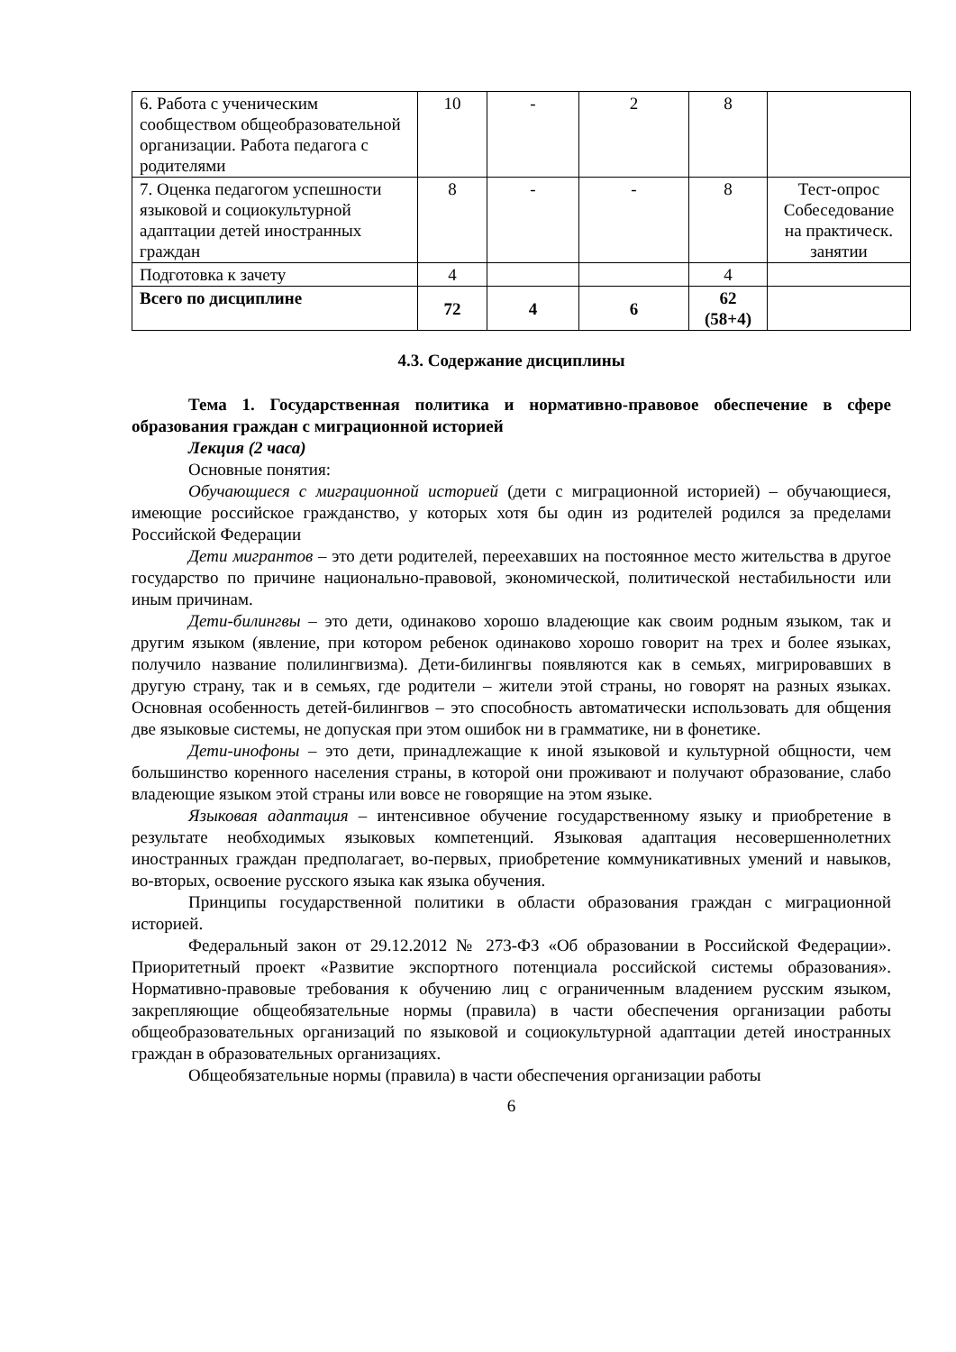| 6. Работа с ученическим сообществом общеобразовательной организации. Работа педагога с родителями | 10 | - | 2 | 8 | |
| 7. Оценка педагогом успешности языковой и социокультурной адаптации детей иностранных граждан | 8 | - | - | 8 | Тест-опрос Собеседование на практическ. занятии |
| Подготовка к зачету | 4 | | | 4 | |
| Всего по дисциплине | 72 | 4 | 6 | 62 (58+4) | |
4.3. Содержание дисциплины
Тема 1. Государственная политика и нормативно-правовое обеспечение в сфере образования граждан с миграционной историей
Лекция (2 часа)
Основные понятия:
Обучающиеся с миграционной историей (дети с миграционной историей) – обучающиеся, имеющие российское гражданство, у которых хотя бы один из родителей родился за пределами Российской Федерации
Дети мигрантов – это дети родителей, переехавших на постоянное место жительства в другое государство по причине национально-правовой, экономической, политической нестабильности или иным причинам.
Дети-билингвы – это дети, одинаково хорошо владеющие как своим родным языком, так и другим языком (явление, при котором ребенок одинаково хорошо говорит на трех и более языках, получило название полилингвизма). Дети-билингвы появляются как в семьях, мигрировавших в другую страну, так и в семьях, где родители – жители этой страны, но говорят на разных языках. Основная особенность детей-билингвов – это способность автоматически использовать для общения две языковые системы, не допуская при этом ошибок ни в грамматике, ни в фонетике.
Дети-инофоны – это дети, принадлежащие к иной языковой и культурной общности, чем большинство коренного населения страны, в которой они проживают и получают образование, слабо владеющие языком этой страны или вовсе не говорящие на этом языке.
Языковая адаптация – интенсивное обучение государственному языку и приобретение в результате необходимых языковых компетенций. Языковая адаптация несовершеннолетних иностранных граждан предполагает, во-первых, приобретение коммуникативных умений и навыков, во-вторых, освоение русского языка как языка обучения.
Принципы государственной политики в области образования граждан с миграционной историей.
Федеральный закон от 29.12.2012 № 273-ФЗ «Об образовании в Российской Федерации». Приоритетный проект «Развитие экспортного потенциала российской системы образования». Нормативно-правовые требования к обучению лиц с ограниченным владением русским языком, закрепляющие общеобязательные нормы (правила) в части обеспечения организации работы общеобразовательных организаций по языковой и социокультурной адаптации детей иностранных граждан в образовательных организациях.
Общеобязательные нормы (правила) в части обеспечения организации работы
6